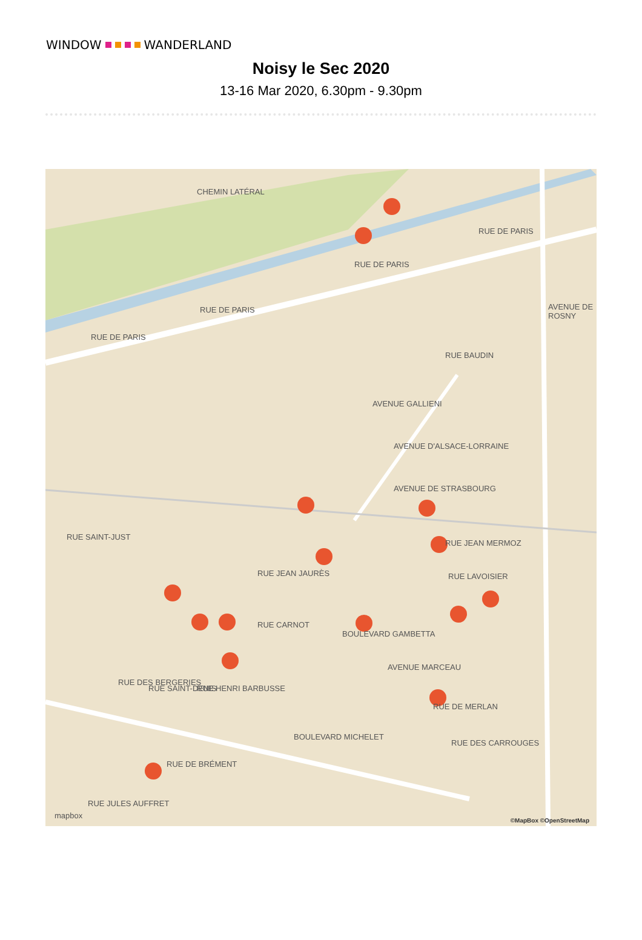WINDOW WANDERLAND
Noisy le Sec 2020
13-16 Mar 2020, 6.30pm - 9.30pm
CHEMIN LATÉRAL
RUE DE PARIS
RUE DE PARIS
RUE DE PARIS
RUE DE PARIS
AVENUE DE ROSNY
RUE BAUDIN
AVENUE GALLIENI
AVENUE D'ALSACE-LORRAINE
AVENUE DE STRASBOURG
RUE SAINT-JUST
RUE JEAN MERMOZ
RUE LAVOISIER RUE JEAN JAURÈS
RUE CARNOT
BOULEVARD GAMBETTA
AVENUE MARCEAU
RUE DES BERGERIES
RUE SAINT-DENIS RUE HENRI BARBUSSE
BOULEVARD MICHELET
RUE DE MERLAN
RUE DES CARROUGES
RUE DE BRÉMENT
RUE JULES AUFFRET
mapbox ©MapBox ©OpenStreetMap